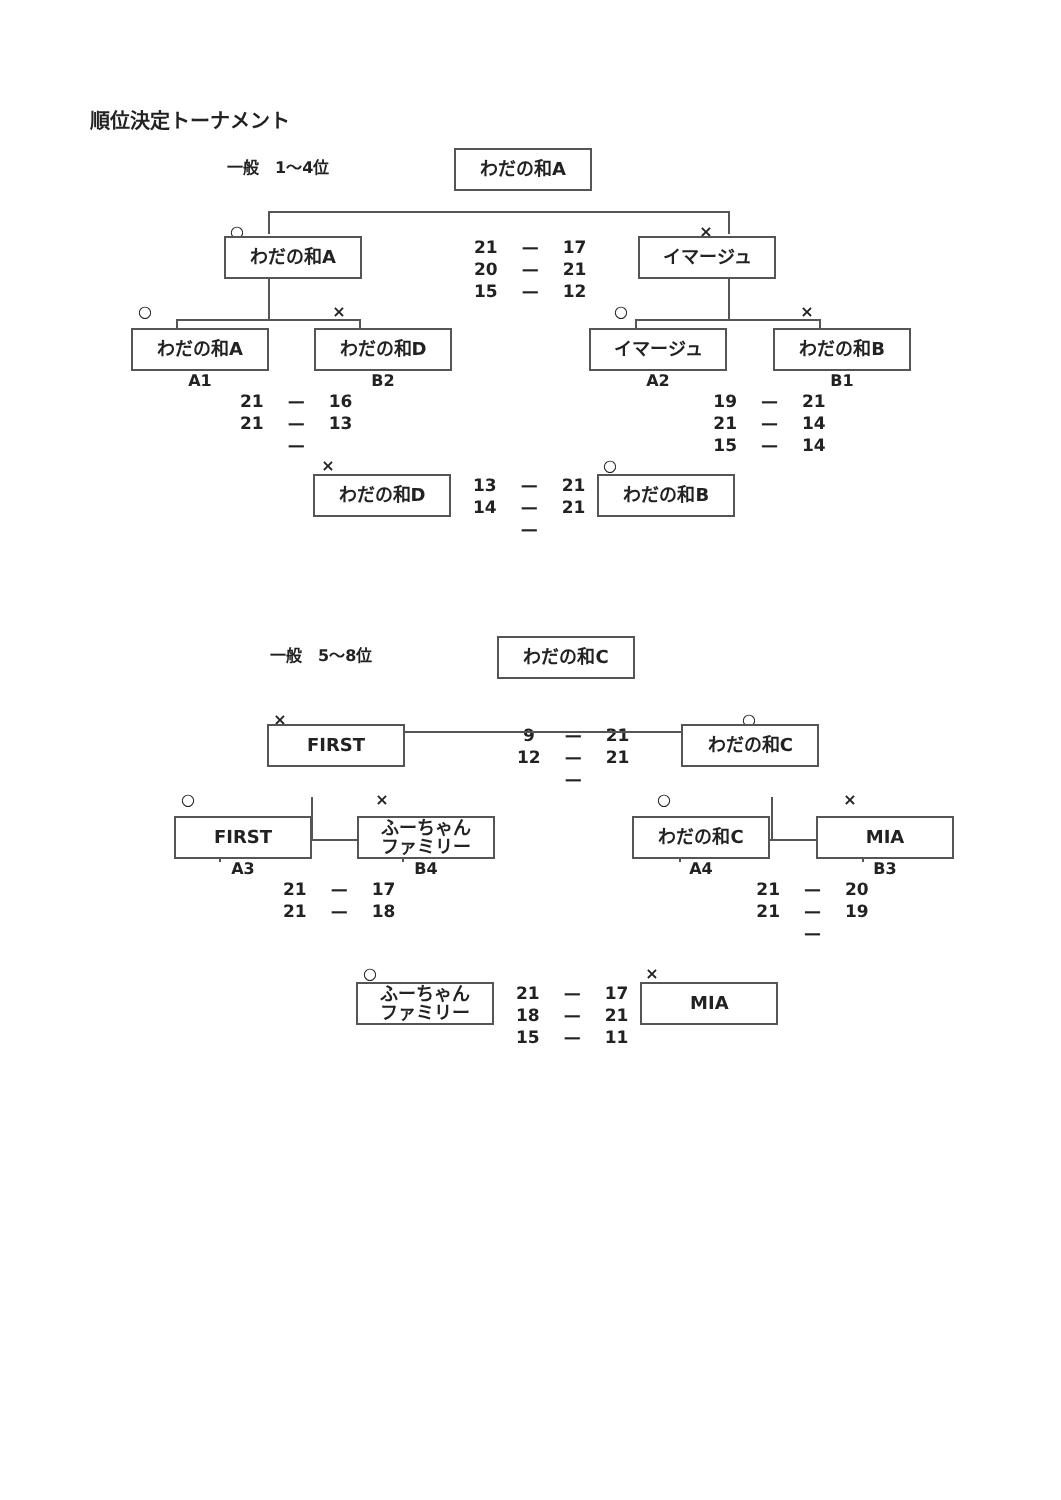順位決定トーナメント
一般　1～4位
わだの和A
○ ×
わだの和A
| 21 | — | 17 |
| 20 | — | 21 |
| 15 | — | 12 |
イマージュ
○ × ○ ×
わだの和A わだの和D イマージュ わだの和B
A1 B2 A2 B1
| 21 | — | 16 |
| 21 | — | 13 |
| | — | |
| 19 | — | 21 |
| 21 | — | 14 |
| 15 | — | 14 |
× ○
わだの和D
| 13 | — | 21 |
| 14 | — | 21 |
| | — | |
わだの和B
一般　5～8位
わだの和C
× ○
FIRST
| 9 | — | 21 |
| 12 | — | 21 |
| | — | |
わだの和C
○ × ○ ×
FIRST ふーちゃん
ファミリー
わだの和C MIA
A3 B4 A4 B3
| 21 | — | 17 |
| 21 | — | 18 |
| 21 | — | 20 |
| 21 | — | 19 |
| | — | |
○ ×
ふーちゃん
ファミリー
| 21 | — | 17 |
| 18 | — | 21 |
| 15 | — | 11 |
MIA